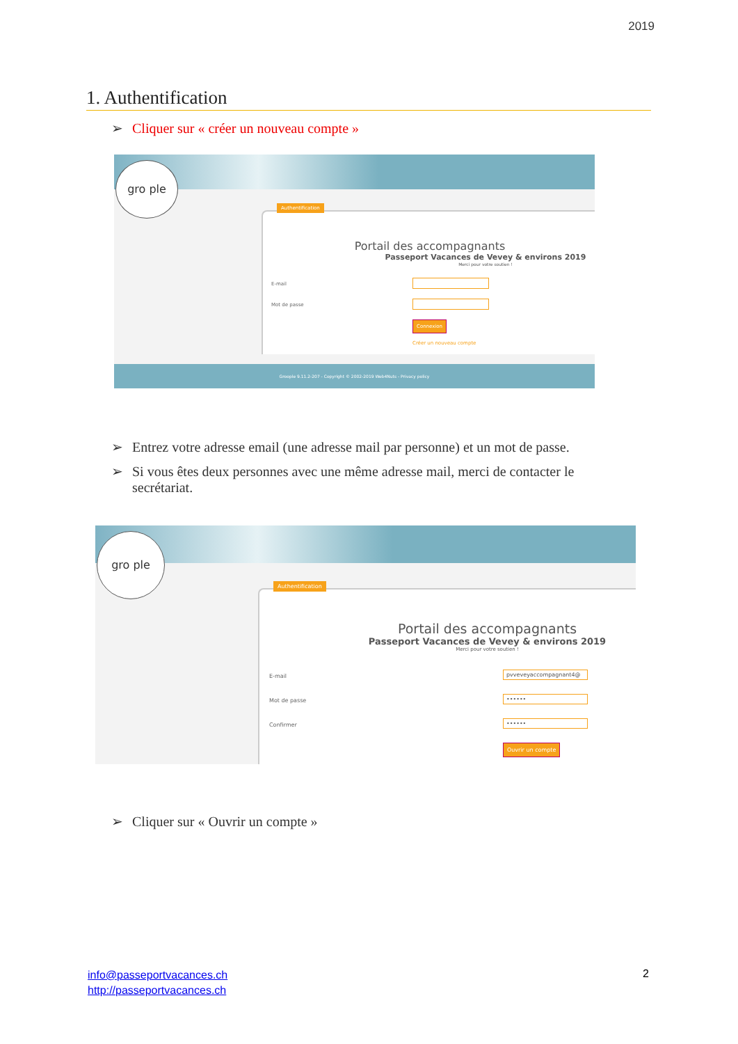2019
1. Authentification
➢ Cliquer sur « créer un nouveau compte »
gro ple
Authentification
Portail des accompagnants
Passeport Vacances de Vevey & environs 2019
Merci pour votre soutien !
E-mail
Mot de passe
Connexion
Créer un nouveau compte
Groople 9.11.2-207 - Copyright © 2002-2019 Web4Nuts - Privacy policy
➢ Entrez votre adresse email (une adresse mail par personne) et un mot de passe.
➢ Si vous êtes deux personnes avec une même adresse mail, merci de contacter le secrétariat.
gro ple
Authentification
Portail des accompagnants
Passeport Vacances de Vevey & environs 2019
Merci pour votre soutien !
E-mail
pvveveyaccompagnant4@
Mot de passe
••••••
Confirmer
••••••
Ouvrir un compte
➢ Cliquer sur « Ouvrir un compte »
info@passeportvacances.ch
http://passeportvacances.ch
2